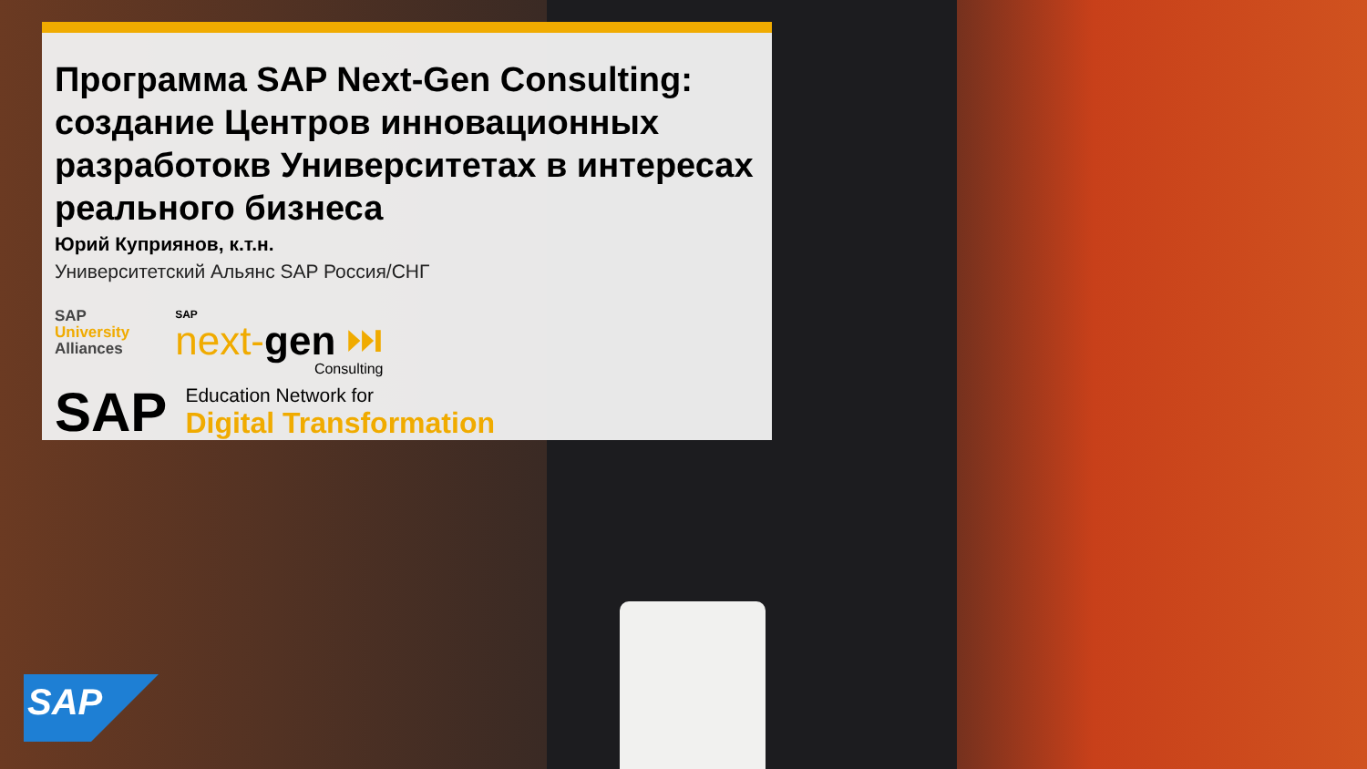Программа SAP Next-Gen Consulting: создание Центров инновационных разработокв Университетах в интересах реального бизнеса
Юрий Куприянов, к.т.н.
Университетский Альянс SAP Россия/СНГ
SAP
University
Alliances
SAP
next-gen ⏭
Consulting
SAP
Education Network for
Digital Transformation
SAP